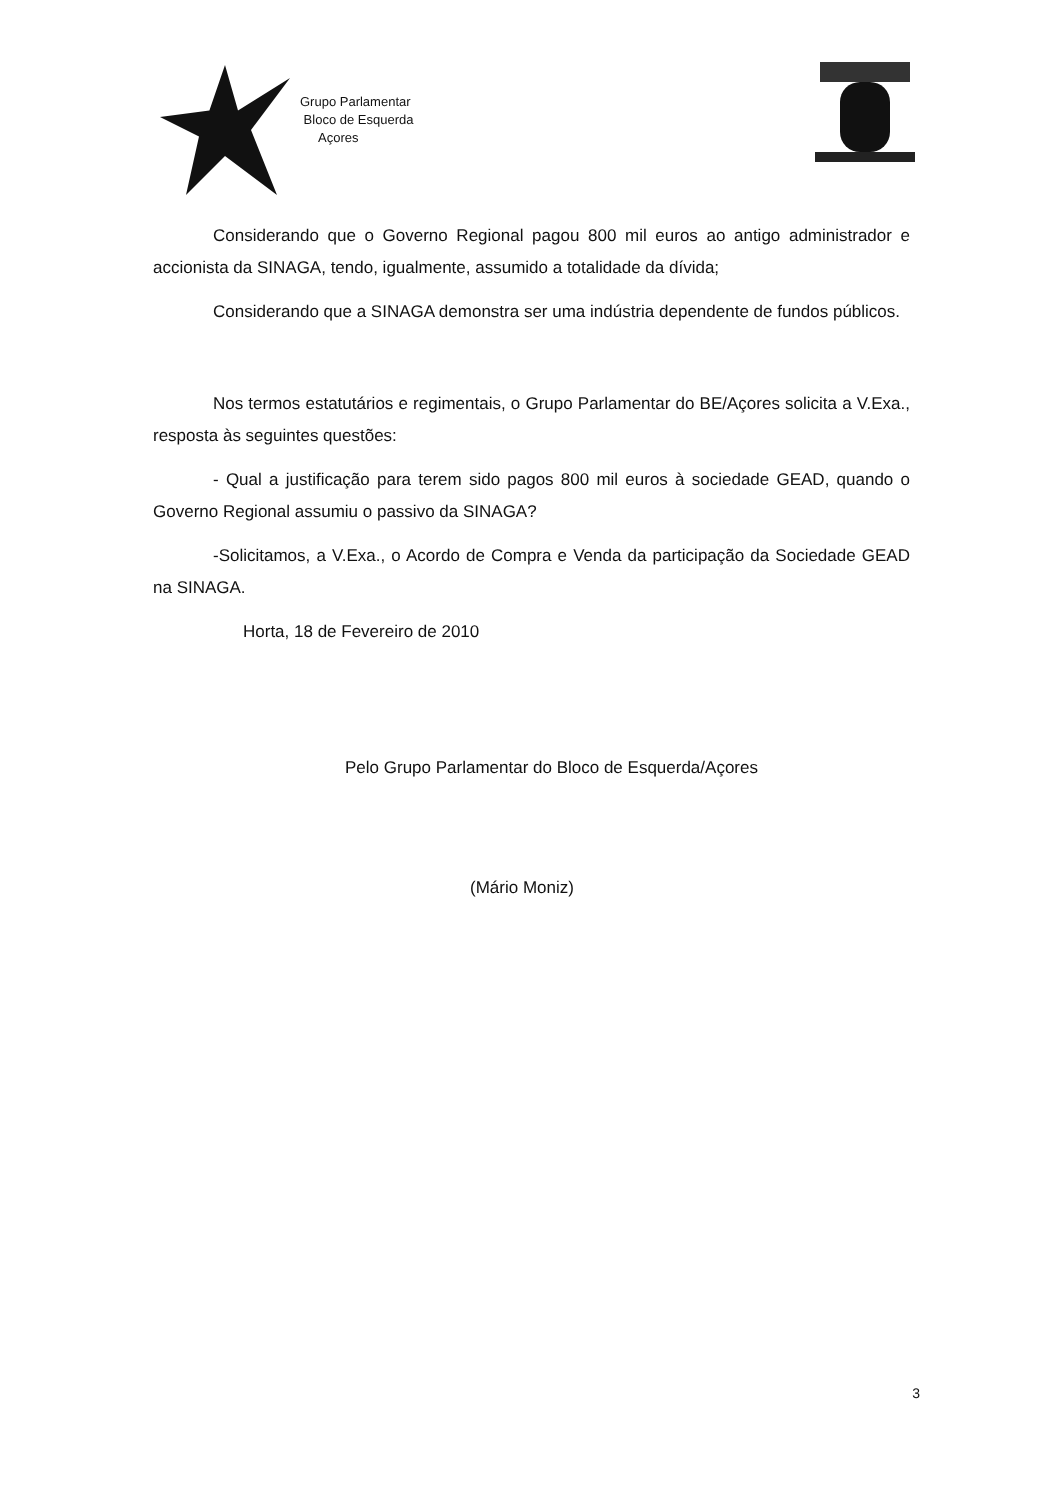Grupo Parlamentar
Bloco de Esquerda
Açores
Considerando que o Governo Regional pagou 800 mil euros ao antigo administrador e accionista da SINAGA, tendo, igualmente, assumido a totalidade da dívida;
Considerando que a SINAGA demonstra ser uma indústria dependente de fundos públicos.
Nos termos estatutários e regimentais, o Grupo Parlamentar do BE/Açores solicita a V.Exa., resposta às seguintes questões:
- Qual a justificação para terem sido pagos 800 mil euros à sociedade GEAD, quando o Governo Regional assumiu o passivo da SINAGA?
-Solicitamos, a V.Exa., o Acordo de Compra e Venda da participação da Sociedade GEAD na SINAGA.
Horta, 18 de Fevereiro de 2010
Pelo Grupo Parlamentar do Bloco de Esquerda/Açores
(Mário Moniz)
3